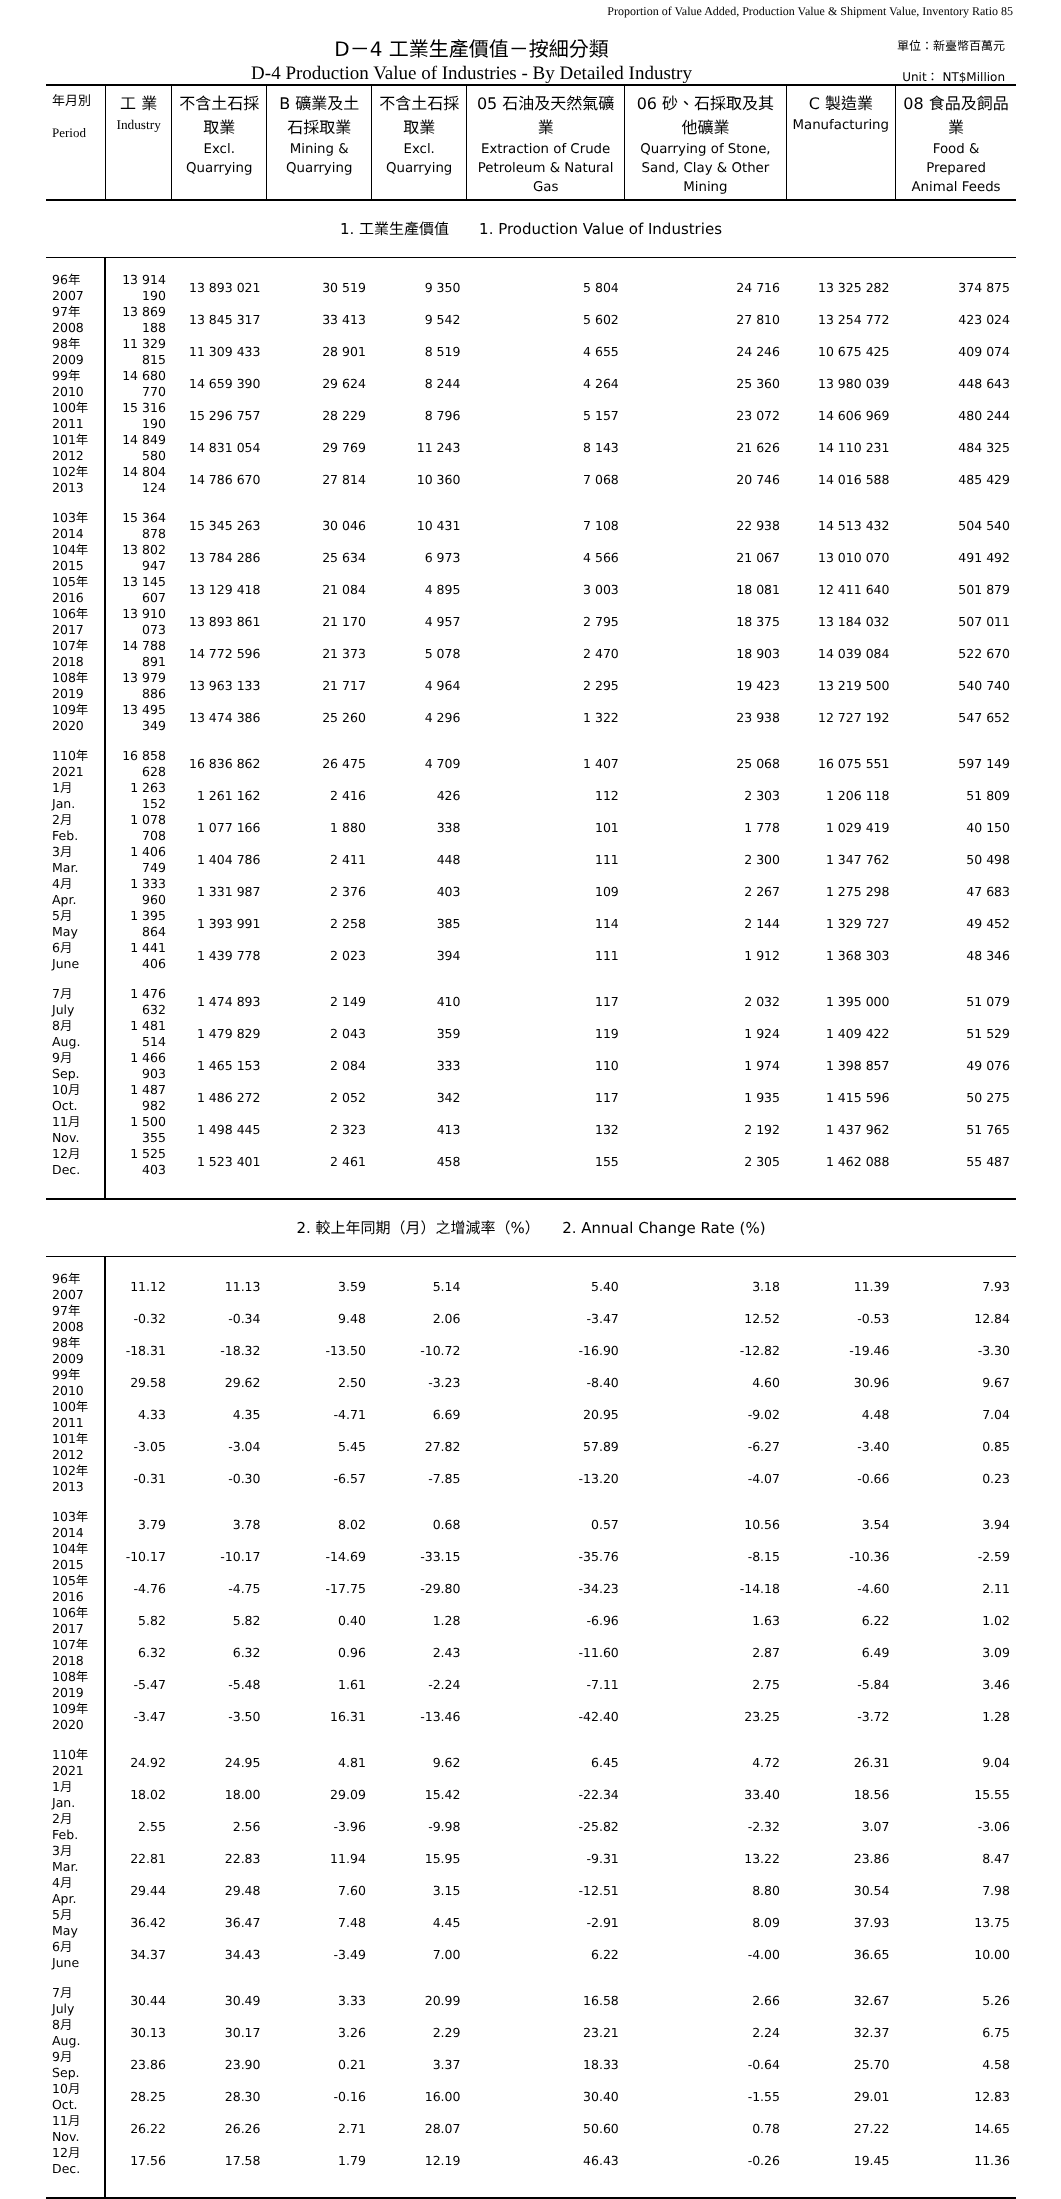Proportion of Value Added, Production Value & Shipment Value, Inventory Ratio 85
D－4 工業生產價值－按細分類
D-4 Production Value of Industries - By Detailed Industry
單位：新臺幣百萬元
Unit： NT$Million
| 年月別 Period | 工 業 Industry | 不含土石採取業 Excl. Quarrying | B 礦業及土石採取業 Mining & Quarrying | 不含土石採取業 Excl. Quarrying | 05 石油及天然氣礦業 Extraction of Crude Petroleum & Natural Gas | 06 砂、石採取及其他礦業 Quarrying of Stone, Sand, Clay & Other Mining | C 製造業 Manufacturing | 08 食品及飼品業 Food & Prepared Animal Feeds |
| --- | --- | --- | --- | --- | --- | --- | --- | --- |
| 1. 工業生產價值 1. Production Value of Industries | | | | | | | | |
| 96年 2007 | 13 914 190 | 13 893 021 | 30 519 | 9 350 | 5 804 | 24 716 | 13 325 282 | 374 875 |
| 97年 2008 | 13 869 188 | 13 845 317 | 33 413 | 9 542 | 5 602 | 27 810 | 13 254 772 | 423 024 |
| 98年 2009 | 11 329 815 | 11 309 433 | 28 901 | 8 519 | 4 655 | 24 246 | 10 675 425 | 409 074 |
| 99年 2010 | 14 680 770 | 14 659 390 | 29 624 | 8 244 | 4 264 | 25 360 | 13 980 039 | 448 643 |
| 100年 2011 | 15 316 190 | 15 296 757 | 28 229 | 8 796 | 5 157 | 23 072 | 14 606 969 | 480 244 |
| 101年 2012 | 14 849 580 | 14 831 054 | 29 769 | 11 243 | 8 143 | 21 626 | 14 110 231 | 484 325 |
| 102年 2013 | 14 804 124 | 14 786 670 | 27 814 | 10 360 | 7 068 | 20 746 | 14 016 588 | 485 429 |
| 103年 2014 | 15 364 878 | 15 345 263 | 30 046 | 10 431 | 7 108 | 22 938 | 14 513 432 | 504 540 |
| 104年 2015 | 13 802 947 | 13 784 286 | 25 634 | 6 973 | 4 566 | 21 067 | 13 010 070 | 491 492 |
| 105年 2016 | 13 145 607 | 13 129 418 | 21 084 | 4 895 | 3 003 | 18 081 | 12 411 640 | 501 879 |
| 106年 2017 | 13 910 073 | 13 893 861 | 21 170 | 4 957 | 2 795 | 18 375 | 13 184 032 | 507 011 |
| 107年 2018 | 14 788 891 | 14 772 596 | 21 373 | 5 078 | 2 470 | 18 903 | 14 039 084 | 522 670 |
| 108年 2019 | 13 979 886 | 13 963 133 | 21 717 | 4 964 | 2 295 | 19 423 | 13 219 500 | 540 740 |
| 109年 2020 | 13 495 349 | 13 474 386 | 25 260 | 4 296 | 1 322 | 23 938 | 12 727 192 | 547 652 |
| 110年 2021 | 16 858 628 | 16 836 862 | 26 475 | 4 709 | 1 407 | 25 068 | 16 075 551 | 597 149 |
| 1月 Jan. | 1 263 152 | 1 261 162 | 2 416 | 426 | 112 | 2 303 | 1 206 118 | 51 809 |
| 2月 Feb. | 1 078 708 | 1 077 166 | 1 880 | 338 | 101 | 1 778 | 1 029 419 | 40 150 |
| 3月 Mar. | 1 406 749 | 1 404 786 | 2 411 | 448 | 111 | 2 300 | 1 347 762 | 50 498 |
| 4月 Apr. | 1 333 960 | 1 331 987 | 2 376 | 403 | 109 | 2 267 | 1 275 298 | 47 683 |
| 5月 May | 1 395 864 | 1 393 991 | 2 258 | 385 | 114 | 2 144 | 1 329 727 | 49 452 |
| 6月 June | 1 441 406 | 1 439 778 | 2 023 | 394 | 111 | 1 912 | 1 368 303 | 48 346 |
| 7月 July | 1 476 632 | 1 474 893 | 2 149 | 410 | 117 | 2 032 | 1 395 000 | 51 079 |
| 8月 Aug. | 1 481 514 | 1 479 829 | 2 043 | 359 | 119 | 1 924 | 1 409 422 | 51 529 |
| 9月 Sep. | 1 466 903 | 1 465 153 | 2 084 | 333 | 110 | 1 974 | 1 398 857 | 49 076 |
| 10月 Oct. | 1 487 982 | 1 486 272 | 2 052 | 342 | 117 | 1 935 | 1 415 596 | 50 275 |
| 11月 Nov. | 1 500 355 | 1 498 445 | 2 323 | 413 | 132 | 2 192 | 1 437 962 | 51 765 |
| 12月 Dec. | 1 525 403 | 1 523 401 | 2 461 | 458 | 155 | 2 305 | 1 462 088 | 55 487 |
| 2. 較上年同期（月）之增減率（%） 2. Annual Change Rate (%) | | | | | | | | |
| 96年 2007 | 11.12 | 11.13 | 3.59 | 5.14 | 5.40 | 3.18 | 11.39 | 7.93 |
| 97年 2008 | -0.32 | -0.34 | 9.48 | 2.06 | -3.47 | 12.52 | -0.53 | 12.84 |
| 98年 2009 | -18.31 | -18.32 | -13.50 | -10.72 | -16.90 | -12.82 | -19.46 | -3.30 |
| 99年 2010 | 29.58 | 29.62 | 2.50 | -3.23 | -8.40 | 4.60 | 30.96 | 9.67 |
| 100年 2011 | 4.33 | 4.35 | -4.71 | 6.69 | 20.95 | -9.02 | 4.48 | 7.04 |
| 101年 2012 | -3.05 | -3.04 | 5.45 | 27.82 | 57.89 | -6.27 | -3.40 | 0.85 |
| 102年 2013 | -0.31 | -0.30 | -6.57 | -7.85 | -13.20 | -4.07 | -0.66 | 0.23 |
| 103年 2014 | 3.79 | 3.78 | 8.02 | 0.68 | 0.57 | 10.56 | 3.54 | 3.94 |
| 104年 2015 | -10.17 | -10.17 | -14.69 | -33.15 | -35.76 | -8.15 | -10.36 | -2.59 |
| 105年 2016 | -4.76 | -4.75 | -17.75 | -29.80 | -34.23 | -14.18 | -4.60 | 2.11 |
| 106年 2017 | 5.82 | 5.82 | 0.40 | 1.28 | -6.96 | 1.63 | 6.22 | 1.02 |
| 107年 2018 | 6.32 | 6.32 | 0.96 | 2.43 | -11.60 | 2.87 | 6.49 | 3.09 |
| 108年 2019 | -5.47 | -5.48 | 1.61 | -2.24 | -7.11 | 2.75 | -5.84 | 3.46 |
| 109年 2020 | -3.47 | -3.50 | 16.31 | -13.46 | -42.40 | 23.25 | -3.72 | 1.28 |
| 110年 2021 | 24.92 | 24.95 | 4.81 | 9.62 | 6.45 | 4.72 | 26.31 | 9.04 |
| 1月 Jan. | 18.02 | 18.00 | 29.09 | 15.42 | -22.34 | 33.40 | 18.56 | 15.55 |
| 2月 Feb. | 2.55 | 2.56 | -3.96 | -9.98 | -25.82 | -2.32 | 3.07 | -3.06 |
| 3月 Mar. | 22.81 | 22.83 | 11.94 | 15.95 | -9.31 | 13.22 | 23.86 | 8.47 |
| 4月 Apr. | 29.44 | 29.48 | 7.60 | 3.15 | -12.51 | 8.80 | 30.54 | 7.98 |
| 5月 May | 36.42 | 36.47 | 7.48 | 4.45 | -2.91 | 8.09 | 37.93 | 13.75 |
| 6月 June | 34.37 | 34.43 | -3.49 | 7.00 | 6.22 | -4.00 | 36.65 | 10.00 |
| 7月 July | 30.44 | 30.49 | 3.33 | 20.99 | 16.58 | 2.66 | 32.67 | 5.26 |
| 8月 Aug. | 30.13 | 30.17 | 3.26 | 2.29 | 23.21 | 2.24 | 32.37 | 6.75 |
| 9月 Sep. | 23.86 | 23.90 | 0.21 | 3.37 | 18.33 | -0.64 | 25.70 | 4.58 |
| 10月 Oct. | 28.25 | 28.30 | -0.16 | 16.00 | 30.40 | -1.55 | 29.01 | 12.83 |
| 11月 Nov. | 26.22 | 26.26 | 2.71 | 28.07 | 50.60 | 0.78 | 27.22 | 14.65 |
| 12月 Dec. | 17.56 | 17.58 | 1.79 | 12.19 | 46.43 | -0.26 | 19.45 | 11.36 |